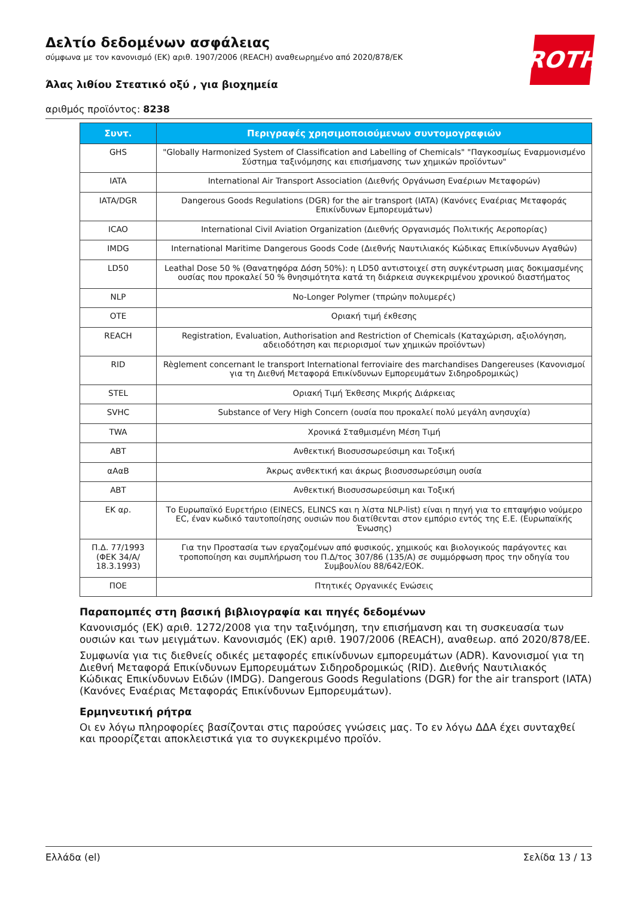ROTH
Δελτίο δεδομένων ασφάλειας
σύμφωνα με τον κανονισμό (ΕΚ) αριθ. 1907/2006 (REACH) αναθεωρημένο από 2020/878/ΕΚ
Άλας λιθίου Στεατικό οξύ , για βιοχημεία
αριθμός προϊόντος: 8238
| Συντ. | Περιγραφές χρησιμοποιούμενων συντομογραφιών |
| --- | --- |
| GHS | "Globally Harmonized System of Classification and Labelling of Chemicals" "Παγκοσμίως Εναρμονισμένο Σύστημα ταξινόμησης και επισήμανσης των χημικών προϊόντων" |
| IATA | International Air Transport Association (Διεθνής Οργάνωση Εναέριων Μεταφορών) |
| IATA/DGR | Dangerous Goods Regulations (DGR) for the air transport (IATA) (Κανόνες Εναέριας Μεταφοράς Επικίνδυνων Εμπορευμάτων) |
| ICAO | International Civil Aviation Organization (Διεθνής Οργανισμός Πολιτικής Αεροπορίας) |
| IMDG | International Maritime Dangerous Goods Code (Διεθνής Ναυτιλιακός Κώδικας Επικίνδυνων Αγαθών) |
| LD50 | Leathal Dose 50 % (Θανατηφόρα Δόση 50%): η LD50 αντιστοιχεί στη συγκέντρωση μιας δοκιμασμένης ουσίας που προκαλεί 50 % θνησιμότητα κατά τη διάρκεια συγκεκριμένου χρονικού διαστήματος |
| NLP | No-Longer Polymer (τπρώην πολυμερές) |
| OTE | Οριακή τιμή έκθεσης |
| REACH | Registration, Evaluation, Authorisation and Restriction of Chemicals (Καταχώριση, αξιολόγηση, αδειοδότηση και περιορισμοί των χημικών προϊόντων) |
| RID | Règlement concernant le transport International ferroviaire des marchandises Dangereuses (Κανονισμοί για τη Διεθνή Μεταφορά Επικίνδυνων Εμπορευμάτων Σιδηροδρομικώς) |
| STEL | Οριακή Τιμή Έκθεσης Μικρής Διάρκειας |
| SVHC | Substance of Very High Concern (ουσία που προκαλεί πολύ μεγάλη ανησυχία) |
| TWA | Χρονικά Σταθμισμένη Μέση Τιμή |
| ABT | Ανθεκτική Βιοσυσσωρεύσιμη και Τοξική |
| αΑαΒ | Άκρως ανθεκτική και άκρως βιοσυσσωρεύσιμη ουσία |
| ABT | Ανθεκτική Βιοσυσσωρεύσιμη και Τοξική |
| ΕΚ αρ. | Το Ευρωπαϊκό Ευρετήριο (EINECS, ELINCS και η λίστα NLP-list) είναι η πηγή για το επταψήφιο νούμερο EC, έναν κωδικό ταυτοποίησης ουσιών που διατίθενται στον εμπόριο εντός της Ε.Ε. (Ευρωπαϊκής Ένωσης) |
| Π.Δ. 77/1993 (ΦΕΚ 34/Α/ 18.3.1993) | Για την Προστασία των εργαζομένων από φυσικούς, χημικούς και βιολογικούς παράγοντες και τροποποίηση και συμπλήρωση του Π.Δ/τος 307/86 (135/Α) σε συμμόρφωση προς την οδηγία του Συμβουλίου 88/642/ΕΟΚ. |
| ΠΟΕ | Πτητικές Οργανικές Ενώσεις |
Παραπομπές στη βασική βιβλιογραφία και πηγές δεδομένων
Κανονισμός (ΕΚ) αριθ. 1272/2008 για την ταξινόμηση, την επισήμανση και τη συσκευασία των ουσιών και των μειγμάτων. Κανονισμός (ΕΚ) αριθ. 1907/2006 (REACH), αναθεωρ. από 2020/878/ΕΕ.
Συμφωνία για τις διεθνείς οδικές μεταφορές επικίνδυνων εμπορευμάτων (ADR). Κανονισμοί για τη Διεθνή Μεταφορά Επικίνδυνων Εμπορευμάτων Σιδηροδρομικώς (RID). Διεθνής Ναυτιλιακός Κώδικας Επικίνδυνων Ειδών (IMDG). Dangerous Goods Regulations (DGR) for the air transport (IATA) (Κανόνες Εναέριας Μεταφοράς Επικίνδυνων Εμπορευμάτων).
Ερμηνευτική ρήτρα
Οι εν λόγω πληροφορίες βασίζονται στις παρούσες γνώσεις μας. Το εν λόγω ΔΔΑ έχει συνταχθεί και προορίζεται αποκλειστικά για το συγκεκριμένο προϊόν.
Ελλάδα (el) Σελίδα 13 / 13